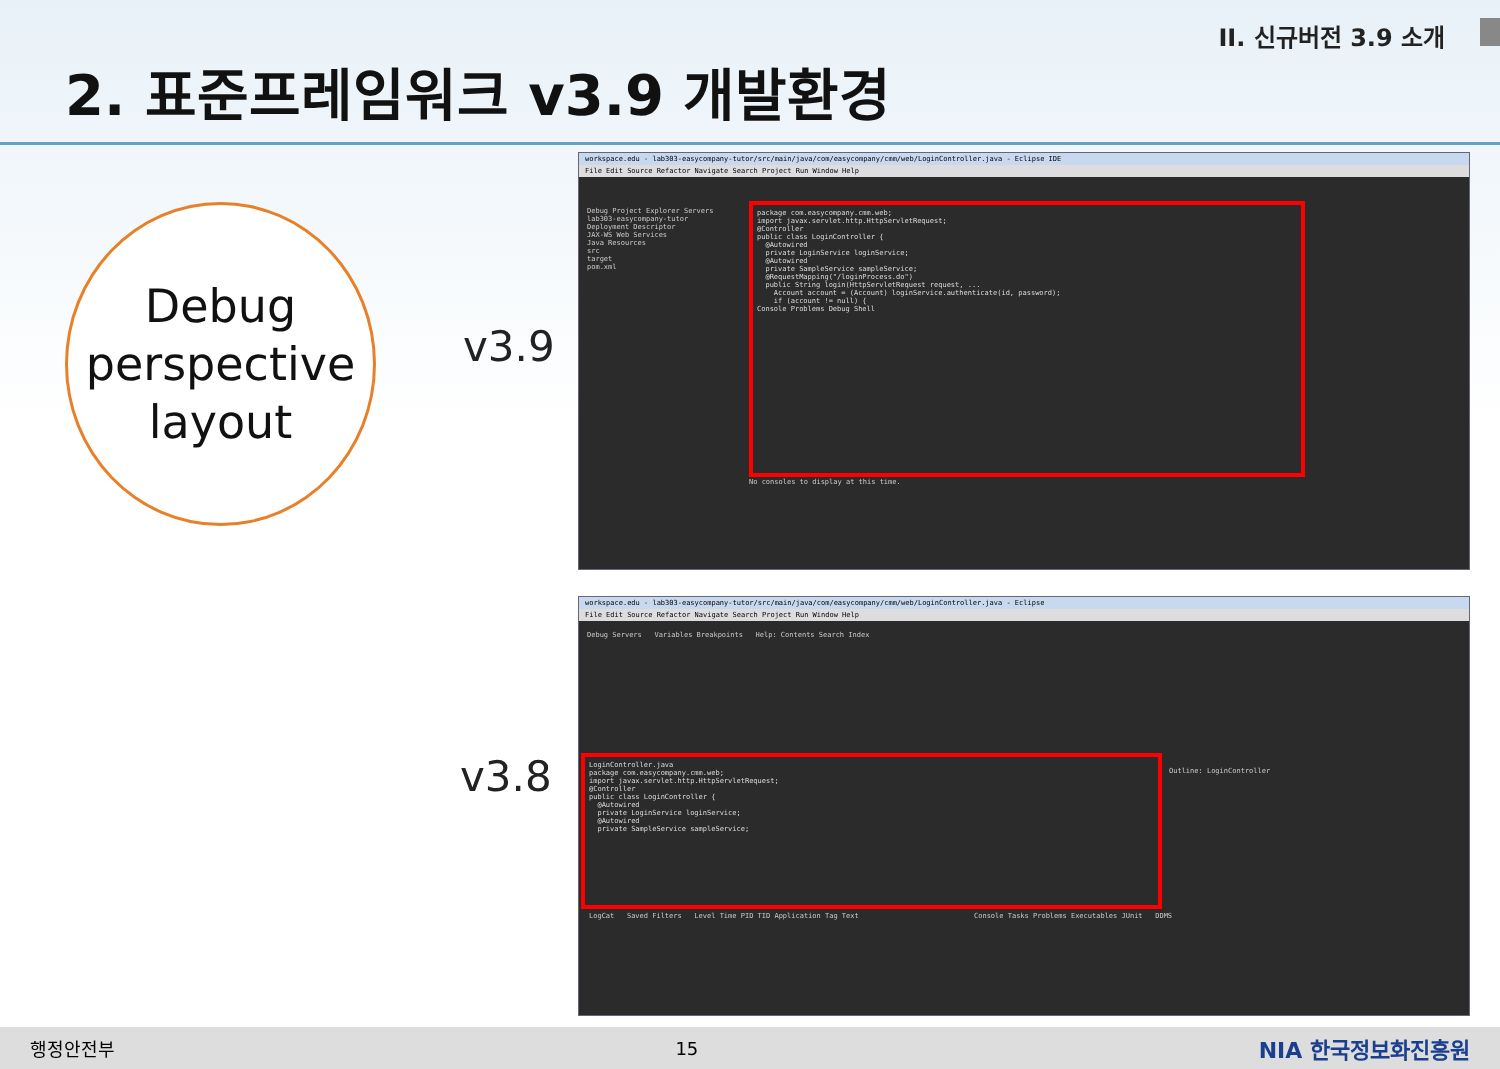II. 신규버전 3.9 소개
2. 표준프레임워크 v3.9 개발환경
Debug
perspective
layout
v3.9
v3.8
workspace.edu - lab303-easycompany-tutor/src/main/java/com/easycompany/cmm/web/LoginController.java - Eclipse IDE
File Edit Source Refactor Navigate Search Project Run Window Help
Debug Project Explorer Servers
lab303-easycompany-tutor
Deployment Descriptor
JAX-WS Web Services
Java Resources
src
target
pom.xml
package com.easycompany.cmm.web; import javax.servlet.http.HttpServletRequest; @Controller public class LoginController { @Autowired private LoginService loginService; @Autowired private SampleService sampleService; @RequestMapping("/loginProcess.do") public String login(HttpServletRequest request, ... Account account = (Account) loginService.authenticate(id, password); if (account != null) { Console Problems Debug Shell
No consoles to display at this time.
workspace.edu - lab303-easycompany-tutor/src/main/java/com/easycompany/cmm/web/LoginController.java - Eclipse
File Edit Source Refactor Navigate Search Project Run Window Help
Debug Servers Variables Breakpoints Help: Contents Search Index
LoginController.java package com.easycompany.cmm.web; import javax.servlet.http.HttpServletRequest; @Controller public class LoginController { @Autowired private LoginService loginService; @Autowired private SampleService sampleService;
LogCat Saved Filters Level Time PID TID Application Tag Text
Console Tasks Problems Executables JUnit DDMS
Outline: LoginController
행정안전부 15 NIA 한국정보화진흥원